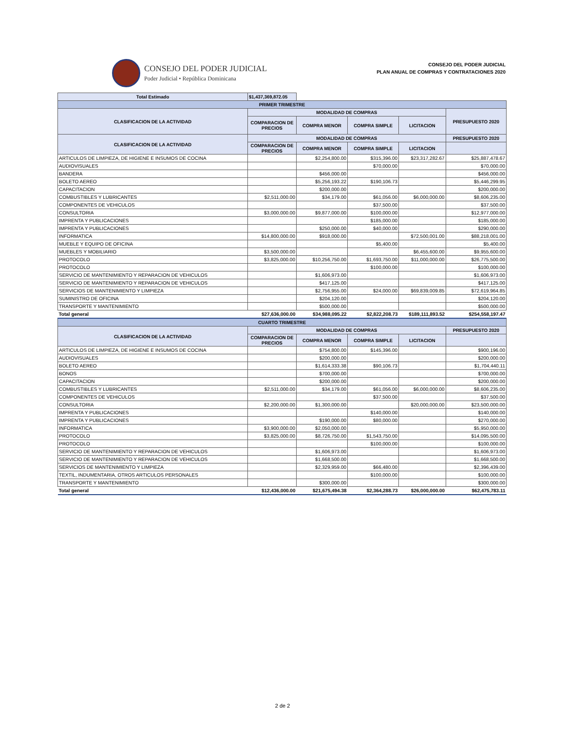CONSEJO DEL PODER JUDICIAL
Poder Judicial • República Dominicana
CONSEJO DEL PODER JUDICIAL
PLAN ANUAL DE COMPRAS Y CONTRATACIONES 2020
| Total Estimado | $1,437,369,872.05 | | | | |
| PRIMER TRIMESTRE | | | | | |
| CLASIFICACION DE LA ACTIVIDAD | MODALIDAD DE COMPRAS | | | | PRESUPUESTO 2020 |
| | COMPARACION DE PRECIOS | COMPRA MENOR | COMPRA SIMPLE | LICITACION | |
| CLASIFICACION DE LA ACTIVIDAD | MODALIDAD DE COMPRAS | | | | PRESUPUESTO 2020 |
| | COMPARACION DE PRECIOS | COMPRA MENOR | COMPRA SIMPLE | LICITACION | |
| ARTICULOS DE LIMPIEZA, DE HIGIENE E INSUMOS DE COCINA | | $2,254,800.00 | $315,396.00 | $23,317,282.67 | $25,887,478.67 |
| AUDIOVISUALES | | | $70,000.00 | | $70,000.00 |
| BANDERA | | $456,000.00 | | | $456,000.00 |
| BOLETO AEREO | | $5,256,193.22 | $190,106.73 | | $5,446,299.95 |
| CAPACITACION | | $200,000.00 | | | $200,000.00 |
| COMBUSTIBLES Y LUBRICANTES | $2,511,000.00 | $34,179.00 | $61,056.00 | $6,000,000.00 | $8,606,235.00 |
| COMPONENTES DE VEHICULOS | | | $37,500.00 | | $37,500.00 |
| CONSULTORIA | $3,000,000.00 | $9,877,000.00 | $100,000.00 | | $12,977,000.00 |
| IMPRENTA Y PUBLICACIONES | | | $185,000.00 | | $185,000.00 |
| IMPRENTA Y PUBLICACIONES | | $250,000.00 | $40,000.00 | | $290,000.00 |
| INFORMATICA | $14,800,000.00 | $918,000.00 | | $72,500,001.00 | $88,218,001.00 |
| MUEBLE Y EQUIPO DE OFICINA | | | $5,400.00 | | $5,400.00 |
| MUEBLES Y MOBILIARIO | $3,500,000.00 | | | $6,455,600.00 | $9,955,600.00 |
| PROTOCOLO | $3,825,000.00 | $10,256,750.00 | $1,693,750.00 | $11,000,000.00 | $26,775,500.00 |
| PROTOCOLO | | | $100,000.00 | | $100,000.00 |
| SERVICIO DE MANTENIMIENTO Y REPARACION DE VEHICULOS | | $1,606,973.00 | | | $1,606,973.00 |
| SERVICIO DE MANTENIMIENTO Y REPARACION DE VEHICULOS | | $417,125.00 | | | $417,125.00 |
| SERVICIOS DE MANTENIMIENTO Y LIMPIEZA | | $2,756,955.00 | $24,000.00 | $69,839,009.85 | $72,619,964.85 |
| SUMINISTRO DE OFICINA | | $204,120.00 | | | $204,120.00 |
| TRANSPORTE Y MANTENIMIENTO | | $500,000.00 | | | $500,000.00 |
| Total general | $27,636,000.00 | $34,988,095.22 | $2,822,208.73 | $189,111,893.52 | $254,558,197.47 |
| CUARTO TRIMESTRE | | | | | |
| CLASIFICACION DE LA ACTIVIDAD | MODALIDAD DE COMPRAS | | | | PRESUPUESTO 2020 |
| | COMPARACION DE PRECIOS | COMPRA MENOR | COMPRA SIMPLE | LICITACION | |
| ARTICULOS DE LIMPIEZA, DE HIGIENE E INSUMOS DE COCINA | | $754,800.00 | $145,396.00 | | $900,196.00 |
| AUDIOVISUALES | | $200,000.00 | | | $200,000.00 |
| BOLETO AEREO | | $1,614,333.38 | $90,106.73 | | $1,704,440.11 |
| BONOS | | $700,000.00 | | | $700,000.00 |
| CAPACITACION | | $200,000.00 | | | $200,000.00 |
| COMBUSTIBLES Y LUBRICANTES | $2,511,000.00 | $34,179.00 | $61,056.00 | $6,000,000.00 | $8,606,235.00 |
| COMPONENTES DE VEHICULOS | | | $37,500.00 | | $37,500.00 |
| CONSULTORIA | $2,200,000.00 | $1,300,000.00 | | $20,000,000.00 | $23,500,000.00 |
| IMPRENTA Y PUBLICACIONES | | | $140,000.00 | | $140,000.00 |
| IMPRENTA Y PUBLICACIONES | | $190,000.00 | $80,000.00 | | $270,000.00 |
| INFORMATICA | $3,900,000.00 | $2,050,000.00 | | | $5,950,000.00 |
| PROTOCOLO | $3,825,000.00 | $8,726,750.00 | $1,543,750.00 | | $14,095,500.00 |
| PROTOCOLO | | | $100,000.00 | | $100,000.00 |
| SERVICIO DE MANTENIMIENTO Y REPARACION DE VEHICULOS | | $1,606,973.00 | | | $1,606,973.00 |
| SERVICIO DE MANTENIMIENTO Y REPARACION DE VEHICULOS | | $1,668,500.00 | | | $1,668,500.00 |
| SERVICIOS DE MANTENIMIENTO Y LIMPIEZA | | $2,329,959.00 | $66,480.00 | | $2,396,439.00 |
| TEXTIL, INDUMENTARIA, OTROS ARTICULOS PERSONALES | | | $100,000.00 | | $100,000.00 |
| TRANSPORTE Y MANTENIMIENTO | | $300,000.00 | | | $300,000.00 |
| Total general | $12,436,000.00 | $21,675,494.38 | $2,364,288.73 | $26,000,000.00 | $62,475,783.11 |
2 de 2